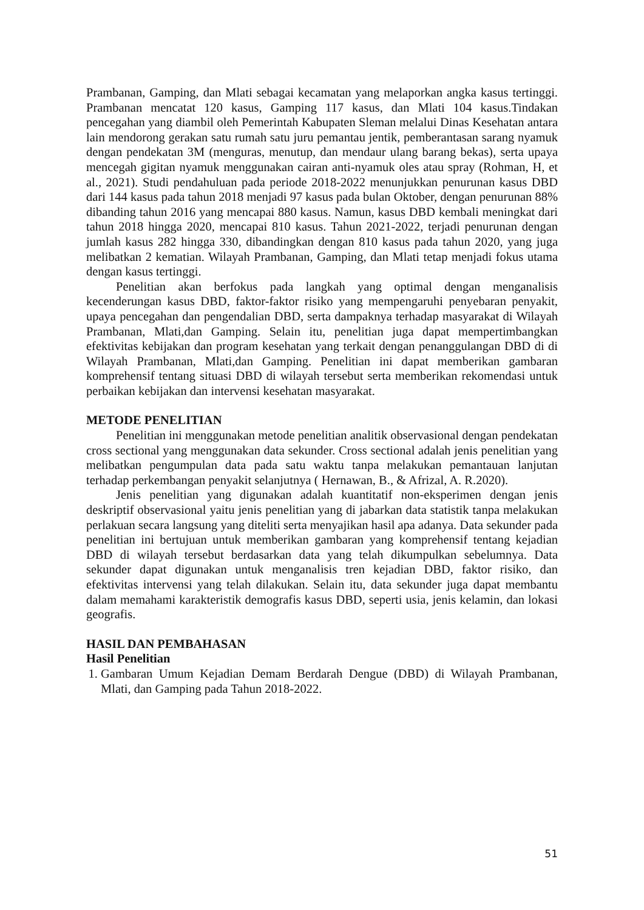Prambanan, Gamping, dan Mlati sebagai kecamatan yang melaporkan angka kasus tertinggi. Prambanan mencatat 120 kasus, Gamping 117 kasus, dan Mlati 104 kasus.Tindakan pencegahan yang diambil oleh Pemerintah Kabupaten Sleman melalui Dinas Kesehatan antara lain mendorong gerakan satu rumah satu juru pemantau jentik, pemberantasan sarang nyamuk dengan pendekatan 3M (menguras, menutup, dan mendaur ulang barang bekas), serta upaya mencegah gigitan nyamuk menggunakan cairan anti-nyamuk oles atau spray (Rohman, H, et al., 2021). Studi pendahuluan pada periode 2018-2022 menunjukkan penurunan kasus DBD dari 144 kasus pada tahun 2018 menjadi 97 kasus pada bulan Oktober, dengan penurunan 88% dibanding tahun 2016 yang mencapai 880 kasus. Namun, kasus DBD kembali meningkat dari tahun 2018 hingga 2020, mencapai 810 kasus. Tahun 2021-2022, terjadi penurunan dengan jumlah kasus 282 hingga 330, dibandingkan dengan 810 kasus pada tahun 2020, yang juga melibatkan 2 kematian. Wilayah Prambanan, Gamping, dan Mlati tetap menjadi fokus utama dengan kasus tertinggi.
Penelitian akan berfokus pada langkah yang optimal dengan menganalisis kecenderungan kasus DBD, faktor-faktor risiko yang mempengaruhi penyebaran penyakit, upaya pencegahan dan pengendalian DBD, serta dampaknya terhadap masyarakat di Wilayah Prambanan, Mlati,dan Gamping. Selain itu, penelitian juga dapat mempertimbangkan efektivitas kebijakan dan program kesehatan yang terkait dengan penanggulangan DBD di di Wilayah Prambanan, Mlati,dan Gamping. Penelitian ini dapat memberikan gambaran komprehensif tentang situasi DBD di wilayah tersebut serta memberikan rekomendasi untuk perbaikan kebijakan dan intervensi kesehatan masyarakat.
METODE PENELITIAN
Penelitian ini menggunakan metode penelitian analitik observasional dengan pendekatan cross sectional yang menggunakan data sekunder. Cross sectional adalah jenis penelitian yang melibatkan pengumpulan data pada satu waktu tanpa melakukan pemantauan lanjutan terhadap perkembangan penyakit selanjutnya ( Hernawan, B., & Afrizal, A. R.2020).
Jenis penelitian yang digunakan adalah kuantitatif non-eksperimen dengan jenis deskriptif observasional yaitu jenis penelitian yang di jabarkan data statistik tanpa melakukan perlakuan secara langsung yang diteliti serta menyajikan hasil apa adanya. Data sekunder pada penelitian ini bertujuan untuk memberikan gambaran yang komprehensif tentang kejadian DBD di wilayah tersebut berdasarkan data yang telah dikumpulkan sebelumnya. Data sekunder dapat digunakan untuk menganalisis tren kejadian DBD, faktor risiko, dan efektivitas intervensi yang telah dilakukan. Selain itu, data sekunder juga dapat membantu dalam memahami karakteristik demografis kasus DBD, seperti usia, jenis kelamin, dan lokasi geografis.
HASIL DAN PEMBAHASAN
Hasil Penelitian
1. Gambaran Umum Kejadian Demam Berdarah Dengue (DBD) di Wilayah Prambanan, Mlati, dan Gamping pada Tahun 2018-2022.
51